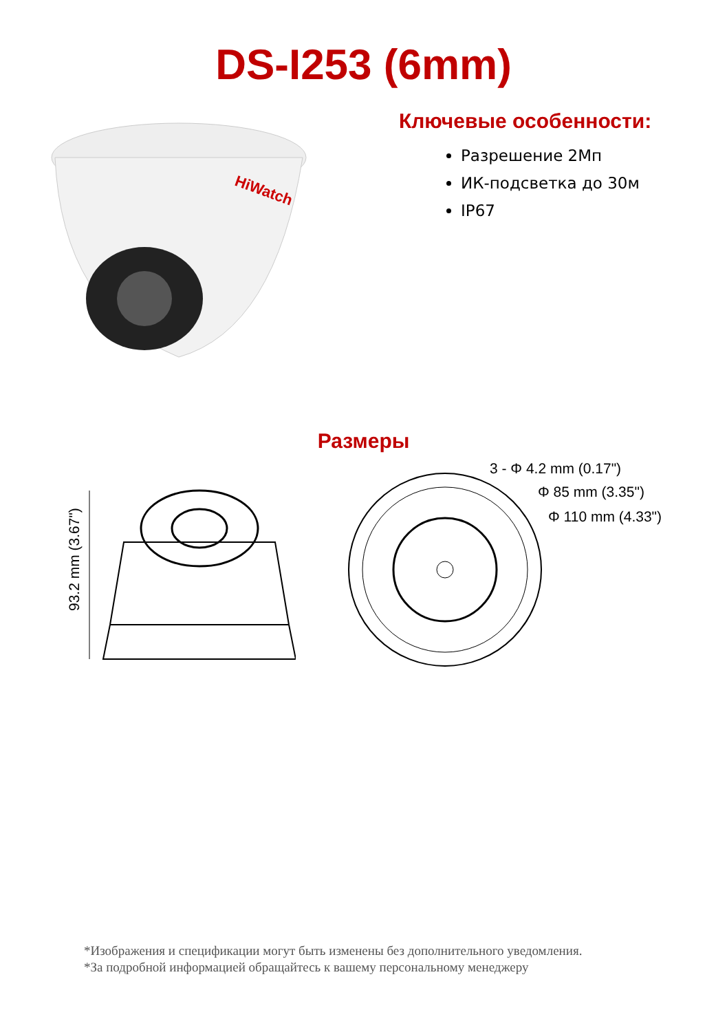DS-I253 (6mm)
HiWatch
Ключевые особенности:
Разрешение 2Мп
ИК-подсветка до 30м
IP67
Размеры
93.2 mm (3.67")
3 - Φ 4.2 mm (0.17")
Φ 85 mm (3.35")
Φ 110 mm (4.33")
*Изображения и спецификации могут быть изменены без дополнительного уведомления.
*За подробной информацией обращайтесь к вашему персональному менеджеру